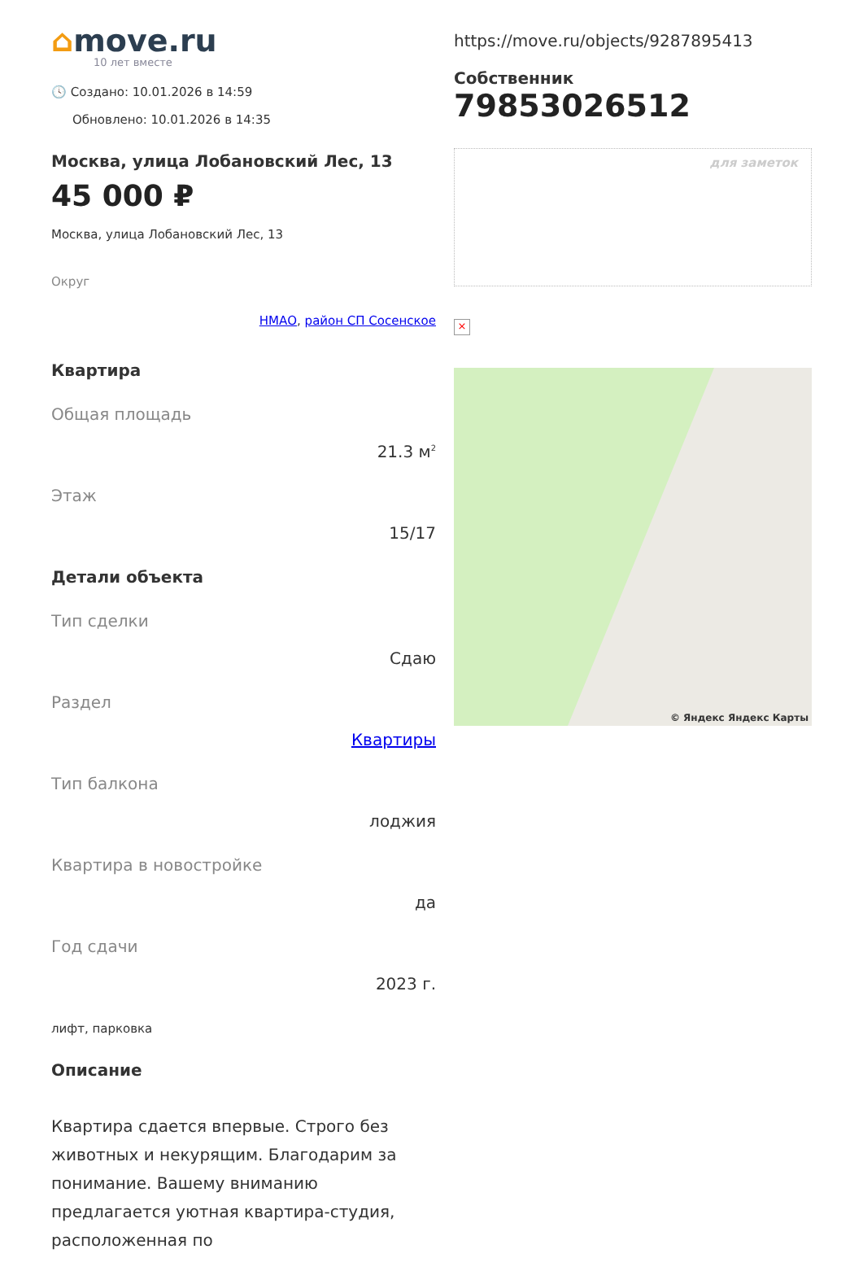⌂move.ru
10 лет вместе
🕓 Создано: 10.01.2026 в 14:59
Обновлено: 10.01.2026 в 14:35
Москва, улица Лобановский Лес, 13
45 000 ₽
Москва, улица Лобановский Лес, 13
Округ
НМАО, район СП Сосенское
Квартира
Общая площадь
21.3 м<sup>2</sup>
Этаж
15/17
Детали объекта
Тип сделки
Сдаю
Раздел
Квартиры
Тип балкона
лоджия
Квартира в новостройке
да
Год сдачи
2023 г.
лифт, парковка
Описание
Квартира сдается впервые. Строго без животных и некурящим. Благодарим за понимание. Вашему вниманию предлагается уютная квартира-студия, расположенная по
https://move.ru/objects/9287895413
Собственник
79853026512
для заметок
×
© Яндекс Яндекс Карты